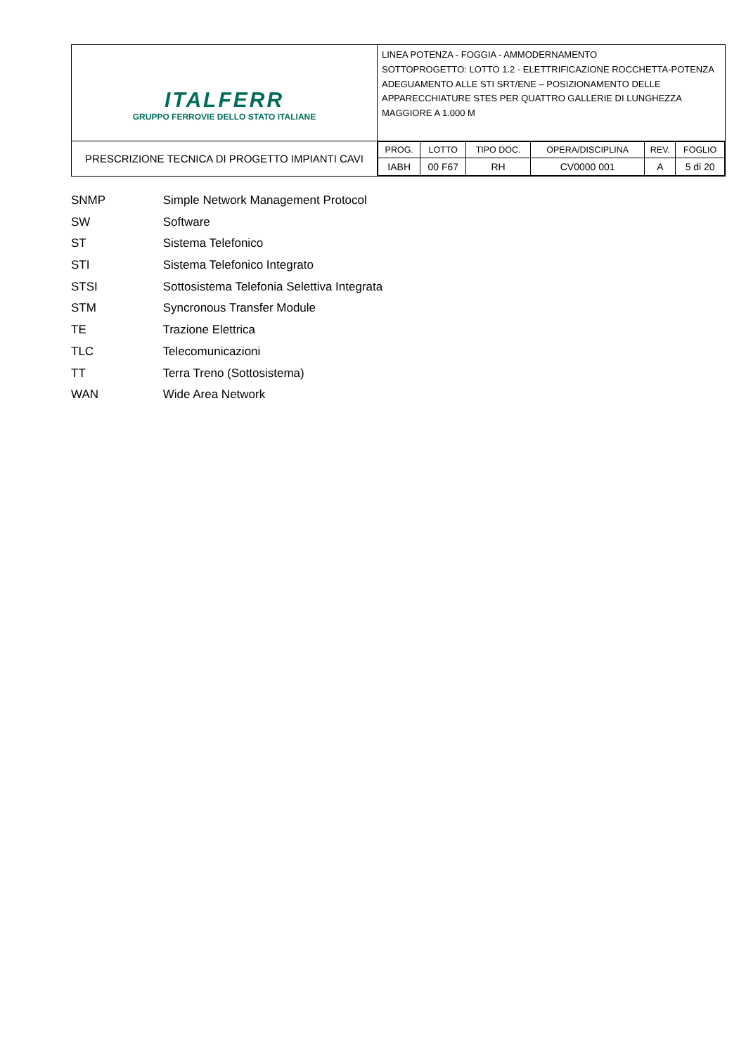| ITALFERR GRUPPO FERROVIE DELLO STATO ITALIANE | LINEA POTENZA - FOGGIA - AMMODERNAMENTO SOTTOPROGETTO: LOTTO 1.2 - ELETTRIFICAZIONE ROCCHETTA-POTENZA ADEGUAMENTO ALLE STI SRT/ENE – POSIZIONAMENTO DELLE APPARECCHIATURE STES PER QUATTRO GALLERIE DI LUNGHEZZA MAGGIORE A 1.000 M |
| PRESCRIZIONE TECNICA DI PROGETTO IMPIANTI CAVI | / PROG. / LOTTO / TIPO DOC. / OPERA/DISCIPLINA / REV. / FOGLIO / / IABH / 00 F67 / RH / CV0000 001 / A / 5 di 20 / |
SNMP Simple Network Management Protocol
SW Software
ST Sistema Telefonico
STI Sistema Telefonico Integrato
STSI Sottosistema Telefonia Selettiva Integrata
STM Syncronous Transfer Module
TE Trazione Elettrica
TLC Telecomunicazioni
TT Terra Treno (Sottosistema)
WAN Wide Area Network